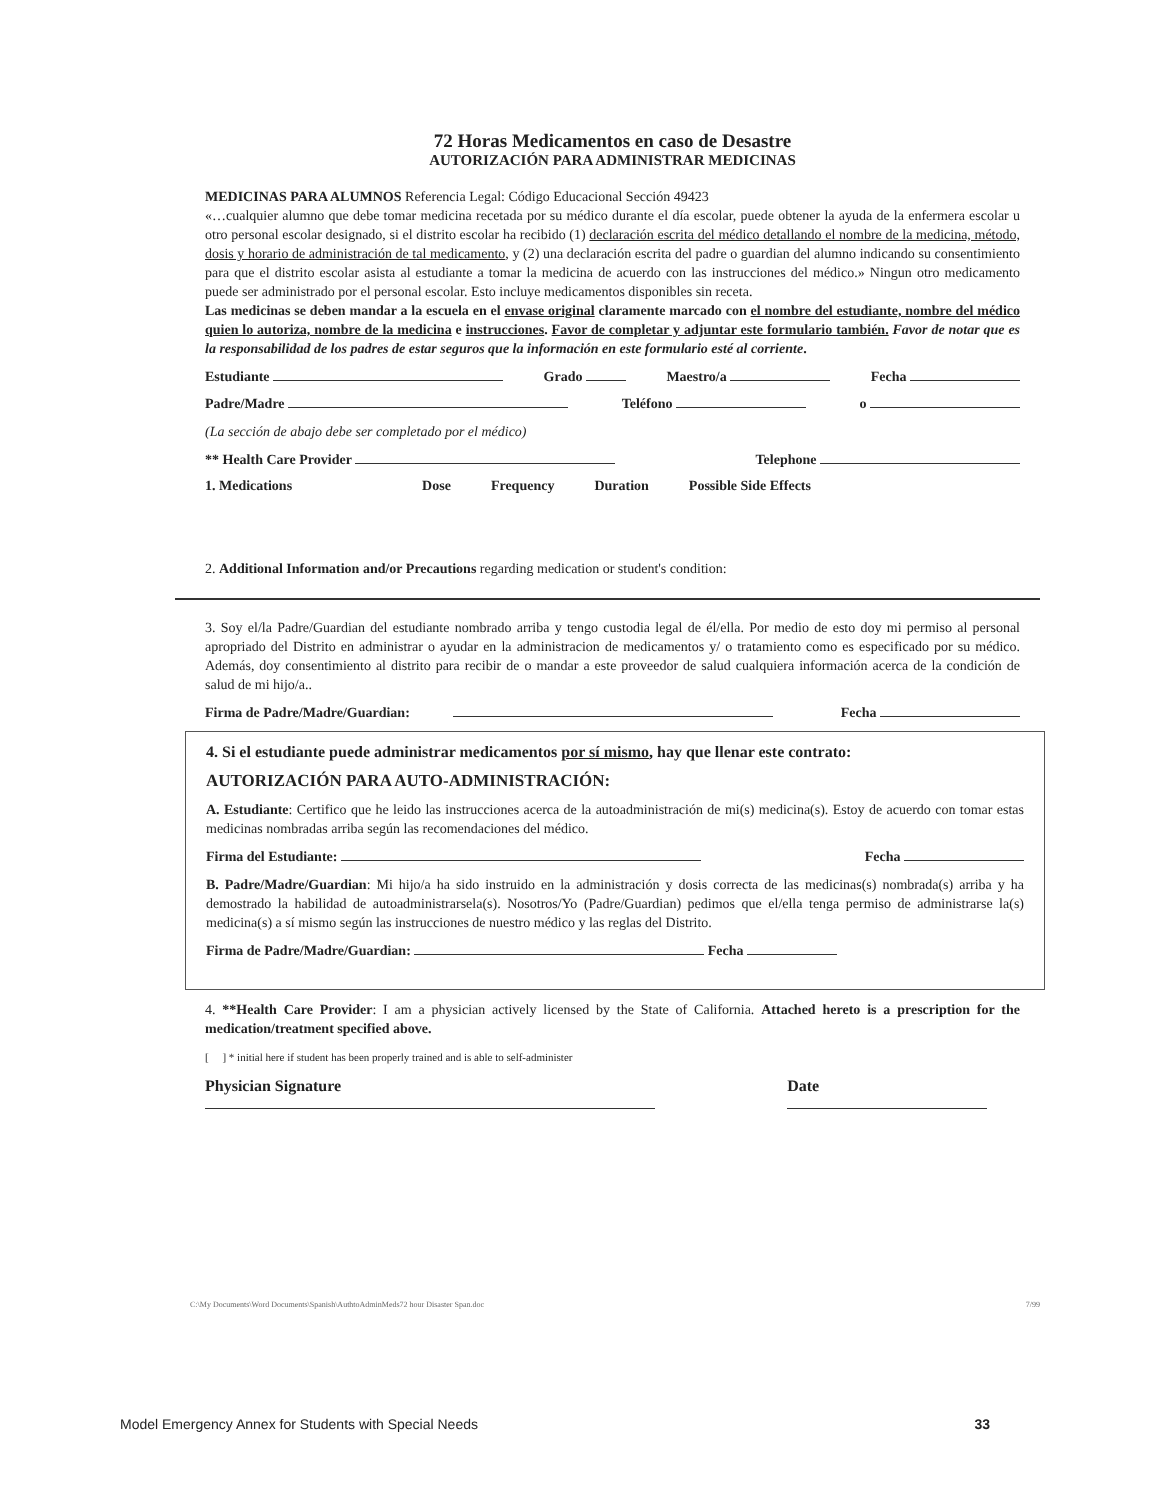72 Horas Medicamentos en caso de Desastre
AUTORIZACIÓN PARA ADMINISTRAR MEDICINAS
MEDICINAS PARA ALUMNOS Referencia Legal: Código Educacional Sección 49423
«…cualquier alumno que debe tomar medicina recetada por su médico durante el día escolar, puede obtener la ayuda de la enfermera escolar u otro personal escolar designado, si el distrito escolar ha recibido (1) declaración escrita del médico detallando el nombre de la medicina, método, dosis y horario de administración de tal medicamento, y (2) una declaración escrita del padre o guardian del alumno indicando su consentimiento para que el distrito escolar asista al estudiante a tomar la medicina de acuerdo con las instrucciones del médico.» Ningun otro medicamento puede ser administrado por el personal escolar. Esto incluye medicamentos disponibles sin receta.
Las medicinas se deben mandar a la escuela en el envase original claramente marcado con el nombre del estudiante, nombre del médico quien lo autoriza, nombre de la medicina e instrucciones. Favor de completar y adjuntar este formulario también. Favor de notar que es la responsabilidad de los padres de estar seguros que la información en este formulario esté al corriente.
Estudiante Grado Maestro/a Fecha
Padre/Madre Teléfono o
(La sección de abajo debe ser completado por el médico)
** Health Care Provider Telephone
1. Medications Dose Frequency Duration Possible Side Effects
2. Additional Information and/or Precautions regarding medication or student's condition:
3. Soy el/la Padre/Guardian del estudiante nombrado arriba y tengo custodia legal de él/ella. Por medio de esto doy mi permiso al personal apropriado del Distrito en administrar o ayudar en la administracion de medicamentos y/ o tratamiento como es especificado por su médico. Además, doy consentimiento al distrito para recibir de o mandar a este proveedor de salud cualquiera información acerca de la condición de salud de mi hijo/a..
Firma de Padre/Madre/Guardian: Fecha
4. Si el estudiante puede administrar medicamentos por sí mismo, hay que llenar este contrato:
AUTORIZACIÓN PARA AUTO-ADMINISTRACIÓN:
A. Estudiante: Certifico que he leido las instrucciones acerca de la autoadministración de mi(s) medicina(s). Estoy de acuerdo con tomar estas medicinas nombradas arriba según las recomendaciones del médico.
Firma del Estudiante: Fecha
B. Padre/Madre/Guardian: Mi hijo/a ha sido instruido en la administración y dosis correcta de las medicinas(s) nombrada(s) arriba y ha demostrado la habilidad de autoadministrarsela(s). Nosotros/Yo (Padre/Guardian) pedimos que el/ella tenga permiso de administrarse la(s) medicina(s) a sí mismo según las instrucciones de nuestro médico y las reglas del Distrito.
Firma de Padre/Madre/Guardian: Fecha
4. **Health Care Provider: I am a physician actively licensed by the State of California. Attached hereto is a prescription for the medication/treatment specified above.
[ ] * initial here if student has been properly trained and is able to self-administer
Physician Signature Date
C:\My Documents\Word Documents\Spanish\AuthtoAdminMeds72 hour Disaster Span.doc 7/99
Model Emergency Annex for Students with Special Needs 33